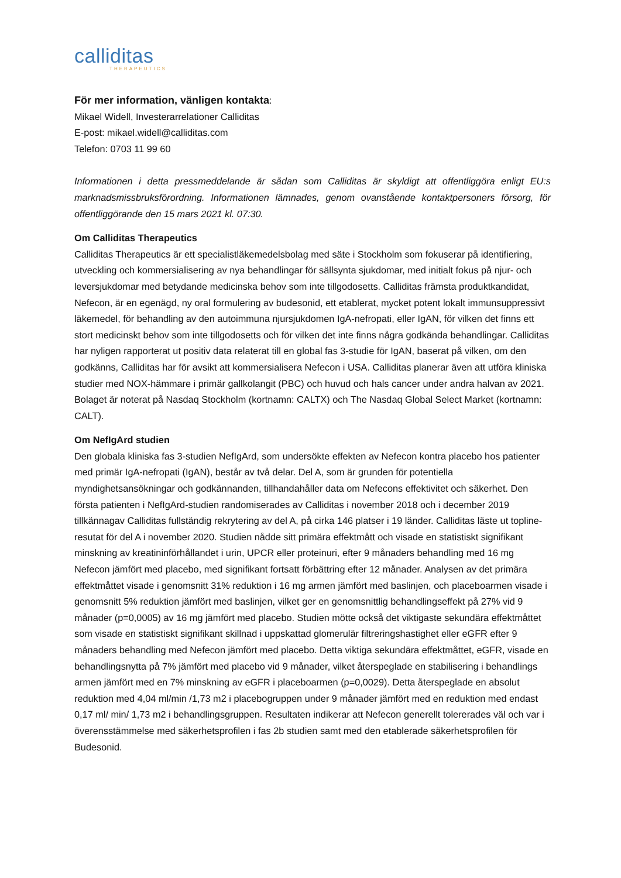calliditas
THERAPEUTICS
För mer information, vänligen kontakta:
Mikael Widell, Investerarrelationer Calliditas
E-post: mikael.widell@calliditas.com
Telefon: 0703 11 99 60
Informationen i detta pressmeddelande är sådan som Calliditas är skyldigt att offentliggöra enligt EU:s marknadsmissbruksförordning. Informationen lämnades, genom ovanstående kontaktpersoners försorg, för offentliggörande den 15 mars 2021 kl. 07:30.
Om Calliditas Therapeutics
Calliditas Therapeutics är ett specialistläkemedelsbolag med säte i Stockholm som fokuserar på identifiering, utveckling och kommersialisering av nya behandlingar för sällsynta sjukdomar, med initialt fokus på njur- och leversjukdomar med betydande medicinska behov som inte tillgodosetts. Calliditas främsta produktkandidat, Nefecon, är en egenägd, ny oral formulering av budesonid, ett etablerat, mycket potent lokalt immunsuppressivt läkemedel, för behandling av den autoimmuna njursjukdomen IgA-nefropati, eller IgAN, för vilken det finns ett stort medicinskt behov som inte tillgodosetts och för vilken det inte finns några godkända behandlingar. Calliditas har nyligen rapporterat ut positiv data relaterat till en global fas 3-studie för IgAN, baserat på vilken, om den godkänns, Calliditas har för avsikt att kommersialisera Nefecon i USA. Calliditas planerar även att utföra kliniska studier med NOX-hämmare i primär gallkolangit (PBC) och huvud och hals cancer under andra halvan av 2021. Bolaget är noterat på Nasdaq Stockholm (kortnamn: CALTX) och The Nasdaq Global Select Market (kortnamn: CALT).
Om NefIgArd studien
Den globala kliniska fas 3-studien NefIgArd, som undersökte effekten av Nefecon kontra placebo hos patienter med primär IgA-nefropati (IgAN), består av två delar. Del A, som är grunden för potentiella myndighetsansökningar och godkännanden, tillhandahåller data om Nefecons effektivitet och säkerhet. Den första patienten i NefIgArd-studien randomiserades av Calliditas i november 2018 och i december 2019 tillkännagav Calliditas fullständig rekrytering av del A, på cirka 146 platser i 19 länder. Calliditas läste ut topline-resutat för del A i november 2020. Studien nådde sitt primära effektmått och visade en statistiskt signifikant minskning av kreatininförhållandet i urin, UPCR eller proteinuri, efter 9 månaders behandling med 16 mg Nefecon jämfört med placebo, med signifikant fortsatt förbättring efter 12 månader. Analysen av det primära effektmåttet visade i genomsnitt 31% reduktion i 16 mg armen jämfört med baslinjen, och placeboarmen visade i genomsnitt 5% reduktion jämfört med baslinjen, vilket ger en genomsnittlig behandlingseffekt på 27% vid 9 månader (p=0,0005) av 16 mg jämfört med placebo. Studien mötte också det viktigaste sekundära effektmåttet som visade en statistiskt signifikant skillnad i uppskattad glomerulär filtreringshastighet eller eGFR efter 9 månaders behandling med Nefecon jämfört med placebo. Detta viktiga sekundära effektmåttet, eGFR, visade en behandlingsnytta på 7% jämfört med placebo vid 9 månader, vilket återspeglade en stabilisering i behandlings armen jämfört med en 7% minskning av eGFR i placeboarmen (p=0,0029). Detta återspeglade en absolut reduktion med 4,04 ml/min /1,73 m2 i placebogruppen under 9 månader jämfört med en reduktion med endast 0,17 ml/ min/ 1,73 m2 i behandlingsgruppen. Resultaten indikerar att Nefecon generellt tolererades väl och var i överensstämmelse med säkerhetsprofilen i fas 2b studien samt med den etablerade säkerhetsprofilen för Budesonid.